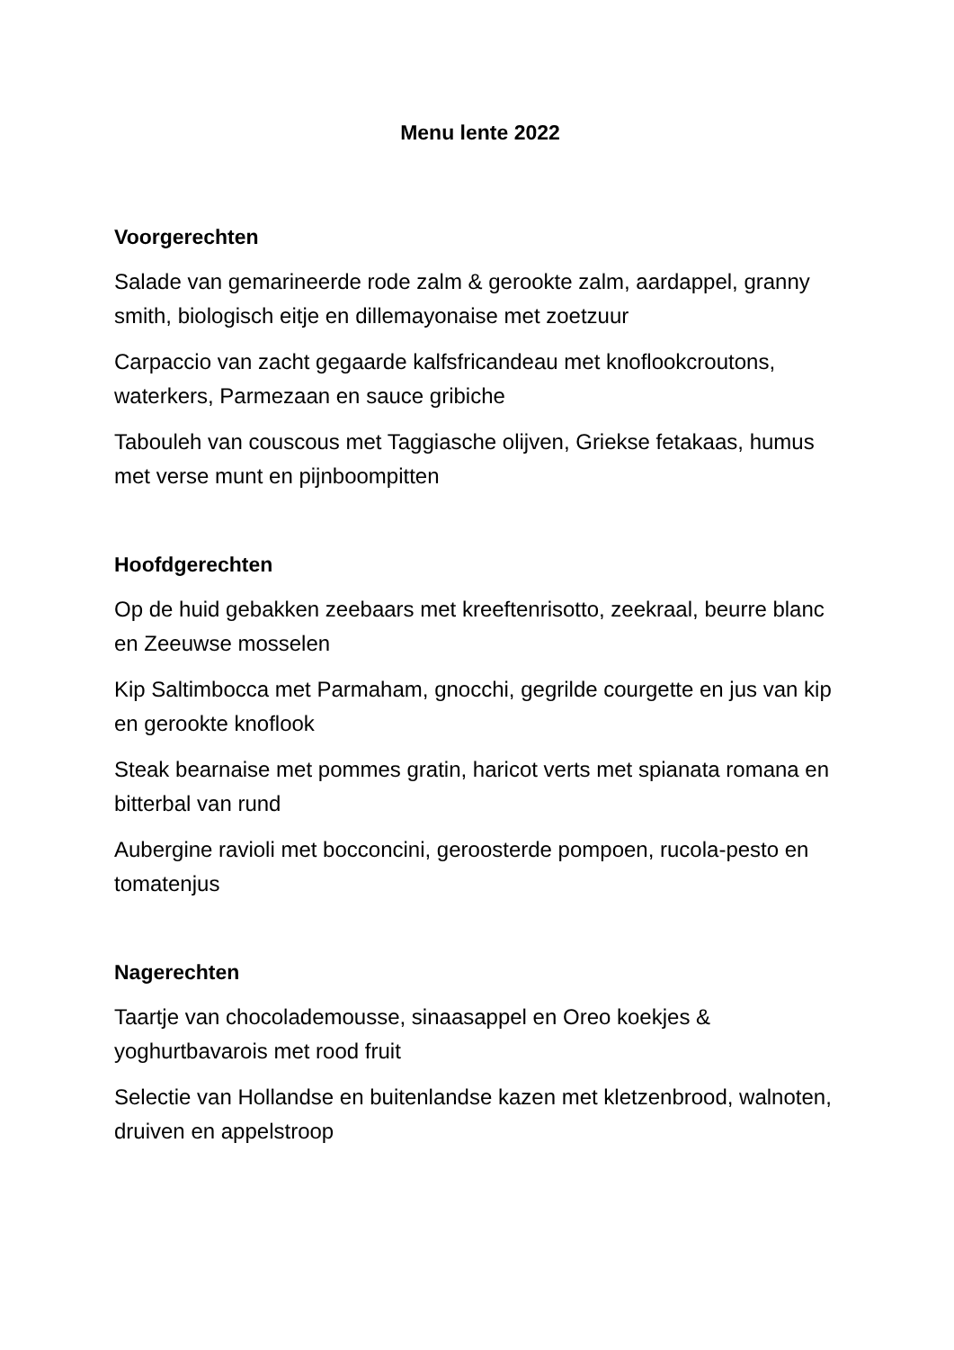Menu lente 2022
Voorgerechten
Salade van gemarineerde rode zalm & gerookte zalm, aardappel, granny smith, biologisch eitje en dillemayonaise met zoetzuur
Carpaccio van zacht gegaarde kalfsfricandeau met knoflookcroutons, waterkers, Parmezaan en sauce gribiche
Tabouleh van couscous met Taggiasche olijven, Griekse fetakaas, humus met verse munt en pijnboompitten
Hoofdgerechten
Op de huid gebakken zeebaars met kreeftenrisotto, zeekraal, beurre blanc en Zeeuwse mosselen
Kip Saltimbocca met Parmaham, gnocchi, gegrilde courgette en jus van kip en gerookte knoflook
Steak bearnaise met pommes gratin, haricot verts met spianata romana en bitterbal van rund
Aubergine ravioli met bocconcini, geroosterde pompoen, rucola-pesto en tomatenjus
Nagerechten
Taartje van chocolademousse, sinaasappel en Oreo koekjes & yoghurtbavarois met rood fruit
Selectie van Hollandse en buitenlandse kazen met kletzenbrood, walnoten, druiven en appelstroop